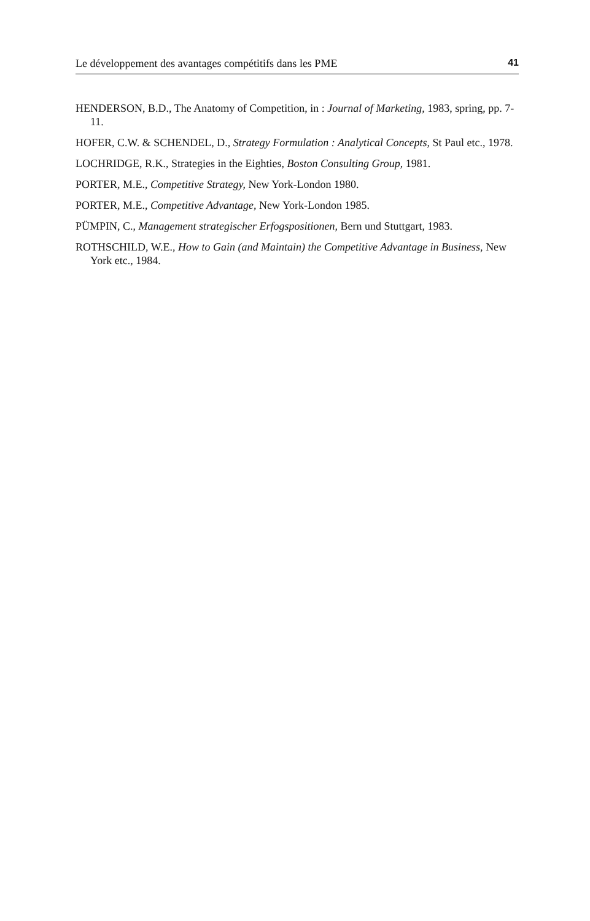Le développement des avantages compétitifs dans les PME 41
HENDERSON, B.D., The Anatomy of Competition, in : Journal of Marketing, 1983, spring, pp. 7-11.
HOFER, C.W. & SCHENDEL, D., Strategy Formulation : Analytical Concepts, St Paul etc., 1978.
LOCHRIDGE, R.K., Strategies in the Eighties, Boston Consulting Group, 1981.
PORTER, M.E., Competitive Strategy, New York-London 1980.
PORTER, M.E., Competitive Advantage, New York-London 1985.
PÜMPIN, C., Management strategischer Erfogspositionen, Bern und Stuttgart, 1983.
ROTHSCHILD, W.E., How to Gain (and Maintain) the Competitive Advantage in Business, New York etc., 1984.